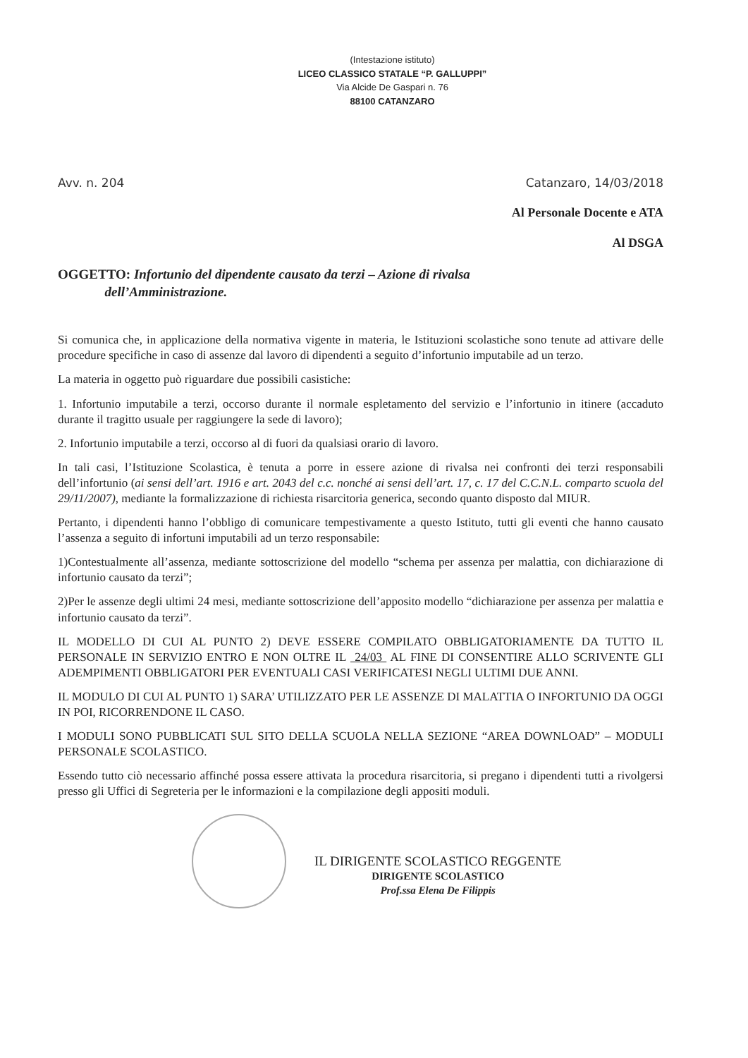(Intestazione istituto)
LICEO CLASSICO STATALE “P. GALLUPPI”
Via Alcide De Gaspari n. 76
88100 CATANZARO
Avv. n. 204 Catanzaro, 14/03/2018
Al Personale Docente e ATA
Al DSGA
OGGETTO: Infortunio del dipendente causato da terzi – Azione di rivalsa
dell’Amministrazione.
Si comunica che, in applicazione della normativa vigente in materia, le Istituzioni scolastiche sono tenute ad attivare delle procedure specifiche in caso di assenze dal lavoro di dipendenti a seguito d’infortunio imputabile ad un terzo.
La materia in oggetto può riguardare due possibili casistiche:
1. Infortunio imputabile a terzi, occorso durante il normale espletamento del servizio e l’infortunio in itinere (accaduto durante il tragitto usuale per raggiungere la sede di lavoro);
2. Infortunio imputabile a terzi, occorso al di fuori da qualsiasi orario di lavoro.
In tali casi, l’Istituzione Scolastica, è tenuta a porre in essere azione di rivalsa nei confronti dei terzi responsabili dell’infortunio (ai sensi dell’art. 1916 e art. 2043 del c.c. nonché ai sensi dell’art. 17, c. 17 del C.C.N.L. comparto scuola del 29/11/2007), mediante la formalizzazione di richiesta risarcitoria generica, secondo quanto disposto dal MIUR.
Pertanto, i dipendenti hanno l’obbligo di comunicare tempestivamente a questo Istituto, tutti gli eventi che hanno causato l’assenza a seguito di infortuni imputabili ad un terzo responsabile:
1)Contestualmente all’assenza, mediante sottoscrizione del modello “schema per assenza per malattia, con dichiarazione di infortunio causato da terzi”;
2)Per le assenze degli ultimi 24 mesi, mediante sottoscrizione dell’apposito modello “dichiarazione per assenza per malattia e infortunio causato da terzi”.
IL MODELLO DI CUI AL PUNTO 2) DEVE ESSERE COMPILATO OBBLIGATORIAMENTE DA TUTTO IL PERSONALE IN SERVIZIO ENTRO E NON OLTRE IL 24/03 AL FINE DI CONSENTIRE ALLO SCRIVENTE GLI ADEMPIMENTI OBBLIGATORI PER EVENTUALI CASI VERIFICATESI NEGLI ULTIMI DUE ANNI.
IL MODULO DI CUI AL PUNTO 1) SARA’ UTILIZZATO PER LE ASSENZE DI MALATTIA O INFORTUNIO DA OGGI IN POI, RICORRENDONE IL CASO.
I MODULI SONO PUBBLICATI SUL SITO DELLA SCUOLA NELLA SEZIONE “AREA DOWNLOAD” – MODULI PERSONALE SCOLASTICO.
Essendo tutto ciò necessario affinché possa essere attivata la procedura risarcitoria, si pregano i dipendenti tutti a rivolgersi presso gli Uffici di Segreteria per le informazioni e la compilazione degli appositi moduli.
IL DIRIGENTE SCOLASTICO REGGENTE
DIRIGENTE SCOLASTICO
Prof.ssa Elena De Filippis